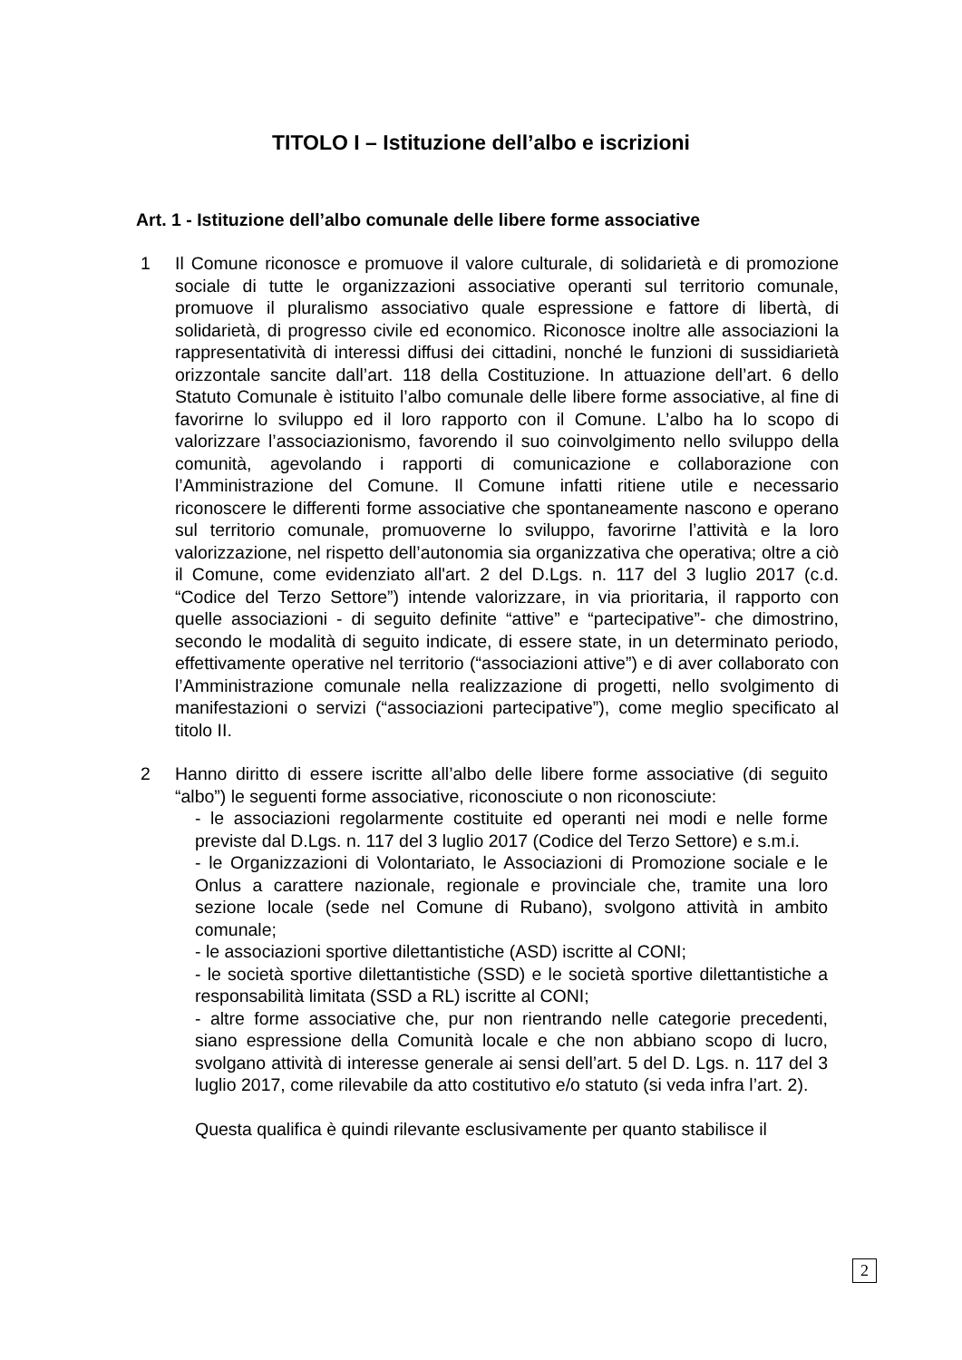TITOLO I – Istituzione dell’albo e iscrizioni
Art. 1 - Istituzione dell’albo comunale delle libere forme associative
1 Il Comune riconosce e promuove il valore culturale, di solidarietà e di promozione sociale di tutte le organizzazioni associative operanti sul territorio comunale, promuove il pluralismo associativo quale espressione e fattore di libertà, di solidarietà, di progresso civile ed economico. Riconosce inoltre alle associazioni la rappresentatività di interessi diffusi dei cittadini, nonché le funzioni di sussidiarietà orizzontale sancite dall’art. 118 della Costituzione. In attuazione dell’art. 6 dello Statuto Comunale è istituito l’albo comunale delle libere forme associative, al fine di favorirne lo sviluppo ed il loro rapporto con il Comune. L’albo ha lo scopo di valorizzare l’associazionismo, favorendo il suo coinvolgimento nello sviluppo della comunità, agevolando i rapporti di comunicazione e collaborazione con l’Amministrazione del Comune. Il Comune infatti ritiene utile e necessario riconoscere le differenti forme associative che spontaneamente nascono e operano sul territorio comunale, promuoverne lo sviluppo, favorirne l’attività e la loro valorizzazione, nel rispetto dell’autonomia sia organizzativa che operativa; oltre a ciò il Comune, come evidenziato all'art. 2 del D.Lgs. n. 117 del 3 luglio 2017 (c.d. “Codice del Terzo Settore”) intende valorizzare, in via prioritaria, il rapporto con quelle associazioni - di seguito definite “attive” e “partecipative”- che dimostrino, secondo le modalità di seguito indicate, di essere state, in un determinato periodo, effettivamente operative nel territorio (“associazioni attive”) e di aver collaborato con l’Amministrazione comunale nella realizzazione di progetti, nello svolgimento di manifestazioni o servizi (“associazioni partecipative”), come meglio specificato al titolo II.
2 Hanno diritto di essere iscritte all’albo delle libere forme associative (di seguito “albo”) le seguenti forme associative, riconosciute o non riconosciute:
- le associazioni regolarmente costituite ed operanti nei modi e nelle forme previste dal D.Lgs. n. 117 del 3 luglio 2017 (Codice del Terzo Settore) e s.m.i.
- le Organizzazioni di Volontariato, le Associazioni di Promozione sociale e le Onlus a carattere nazionale, regionale e provinciale che, tramite una loro sezione locale (sede nel Comune di Rubano), svolgono attività in ambito comunale;
- le associazioni sportive dilettantistiche (ASD) iscritte al CONI;
- le società sportive dilettantistiche (SSD) e le società sportive dilettantistiche a responsabilità limitata (SSD a RL) iscritte al CONI;
- altre forme associative che, pur non rientrando nelle categorie precedenti, siano espressione della Comunità locale e che non abbiano scopo di lucro, svolgano attività di interesse generale ai sensi dell’art. 5 del D. Lgs. n. 117 del 3 luglio 2017, come rilevabile da atto costitutivo e/o statuto (si veda infra l’art. 2).
Questa qualifica è quindi rilevante esclusivamente per quanto stabilisce il
2